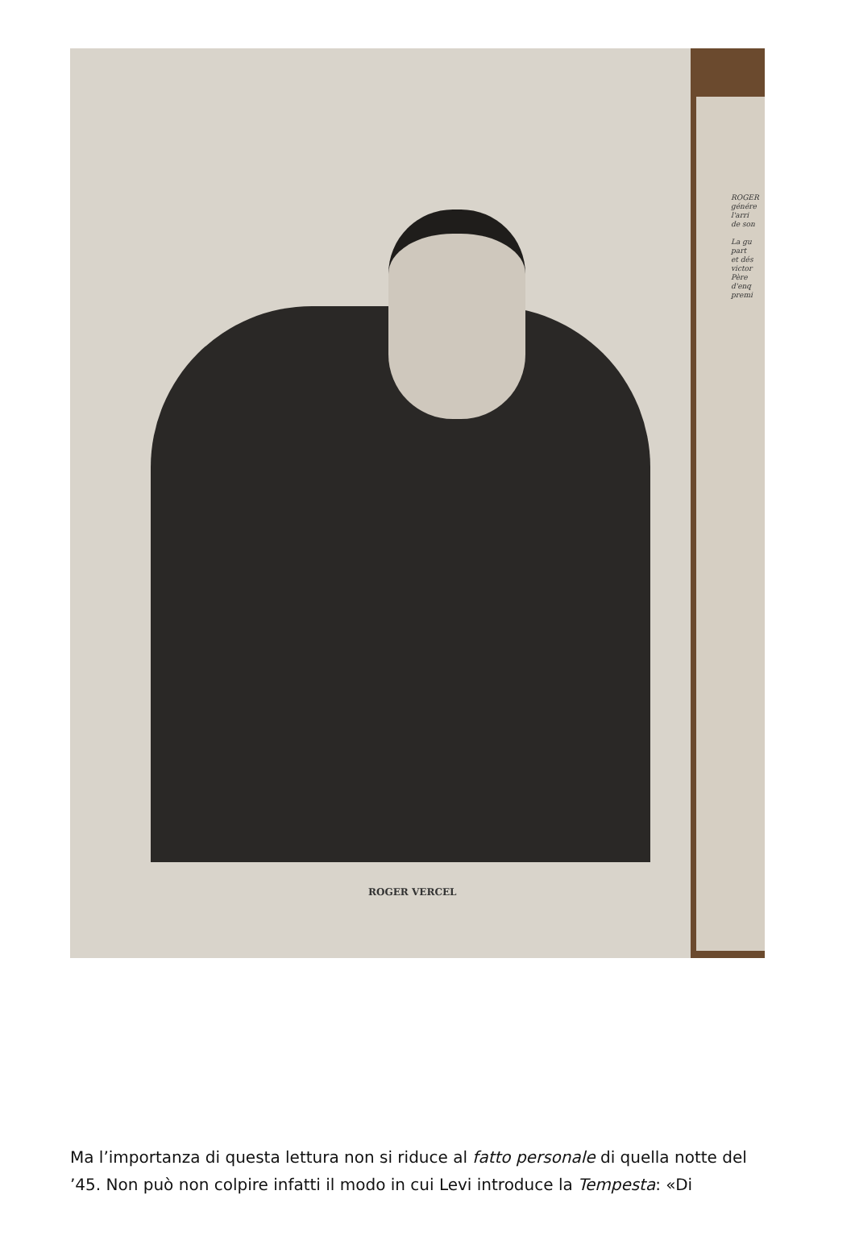ROGER VERCEL
ROGER
génére
l'arri
de son
La gu
part
et dés
victor
Père
d'enq
premi
Ma l’importanza di questa lettura non si riduce al fatto personale di quella notte del ’45. Non può non colpire infatti il modo in cui Levi introduce la Tempesta: «Di